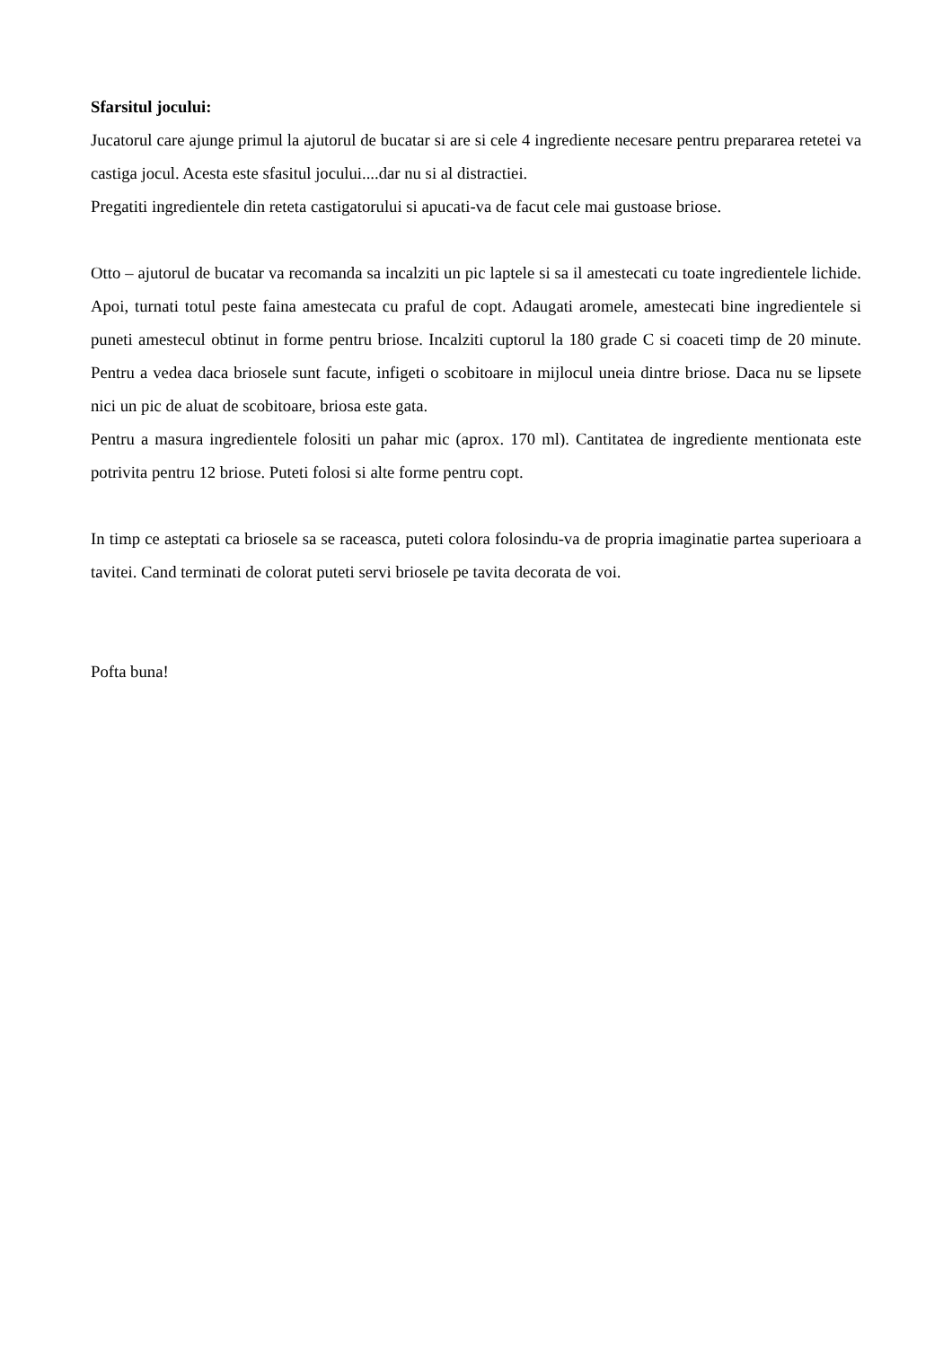Sfarsitul jocului:
Jucatorul care ajunge primul la ajutorul de bucatar si are si cele 4 ingrediente necesare pentru prepararea retetei va castiga jocul. Acesta este sfasitul jocului....dar nu si al distractiei.
Pregatiti ingredientele din reteta castigatorului si apucati-va de facut cele mai gustoase briose.
Otto – ajutorul de bucatar va recomanda sa incalziti un pic laptele si sa il amestecati cu toate ingredientele lichide. Apoi, turnati totul peste faina amestecata cu praful de copt. Adaugati aromele, amestecati bine ingredientele si puneti amestecul obtinut in forme pentru briose. Incalziti cuptorul la 180 grade C si coaceti timp de 20 minute. Pentru a vedea daca briosele sunt facute, infigeti o scobitoare in mijlocul uneia dintre briose. Daca nu se lipsete nici un pic de aluat de scobitoare, briosa este gata.
Pentru a masura ingredientele folositi un pahar mic (aprox. 170 ml). Cantitatea de ingrediente mentionata este potrivita pentru 12 briose. Puteti folosi si alte forme pentru copt.
In timp ce asteptati ca briosele sa se raceasca, puteti colora folosindu-va de propria imaginatie partea superioara a tavitei. Cand terminati de colorat puteti servi briosele pe tavita decorata de voi.
Pofta buna!